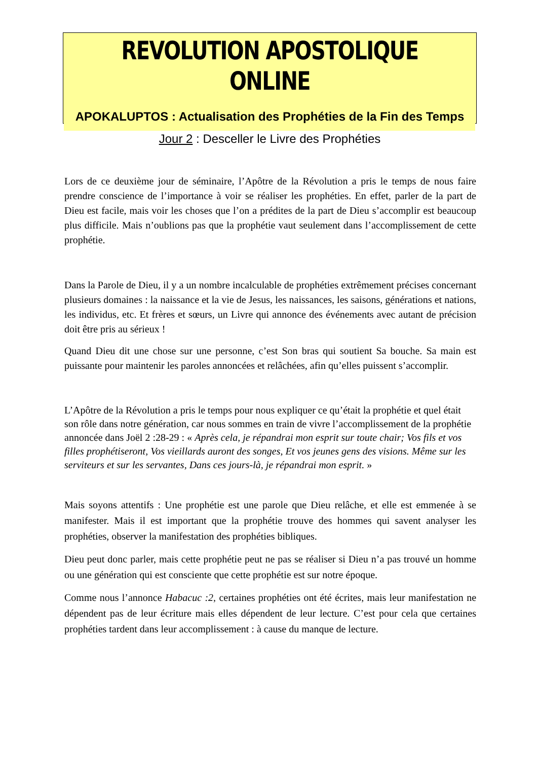REVOLUTION APOSTOLIQUE ONLINE
APOKALUPTOS : Actualisation des Prophéties de la Fin des Temps
Jour 2 : Desceller le Livre des Prophéties
Lors de ce deuxième jour de séminaire, l’Apôtre de la Révolution a pris le temps de nous faire prendre conscience de l’importance à voir se réaliser les prophéties. En effet, parler de la part de Dieu est facile, mais voir les choses que l’on a prédites de la part de Dieu s’accomplir est beaucoup plus difficile. Mais n’oublions pas que la prophétie vaut seulement dans l’accomplissement de cette prophétie.
Dans la Parole de Dieu, il y a un nombre incalculable de prophéties extrêmement précises concernant plusieurs domaines : la naissance et la vie de Jesus, les naissances, les saisons, générations et nations, les individus, etc. Et frères et sœurs, un Livre qui annonce des événements avec autant de précision doit être pris au sérieux !
Quand Dieu dit une chose sur une personne, c’est Son bras qui soutient Sa bouche. Sa main est puissante pour maintenir les paroles annoncées et relâchées, afin qu’elles puissent s’accomplir.
L’Apôtre de la Révolution a pris le temps pour nous expliquer ce qu’était la prophétie et quel était son rôle dans notre génération, car nous sommes en train de vivre l’accomplissement de la prophétie annoncée dans Joël 2 :28-29 : « Après cela, je répandrai mon esprit sur toute chair; Vos fils et vos filles prophétiseront, Vos vieillards auront des songes, Et vos jeunes gens des visions. Même sur les serviteurs et sur les servantes, Dans ces jours-là, je répandrai mon esprit. »
Mais soyons attentifs : Une prophétie est une parole que Dieu relâche, et elle est emmenée à se manifester. Mais il est important que la prophétie trouve des hommes qui savent analyser les prophéties, observer la manifestation des prophéties bibliques.
Dieu peut donc parler, mais cette prophétie peut ne pas se réaliser si Dieu n’a pas trouvé un homme ou une génération qui est consciente que cette prophétie est sur notre époque.
Comme nous l’annonce Habacuc :2, certaines prophéties ont été écrites, mais leur manifestation ne dépendent pas de leur écriture mais elles dépendent de leur lecture. C’est pour cela que certaines prophéties tardent dans leur accomplissement : à cause du manque de lecture.